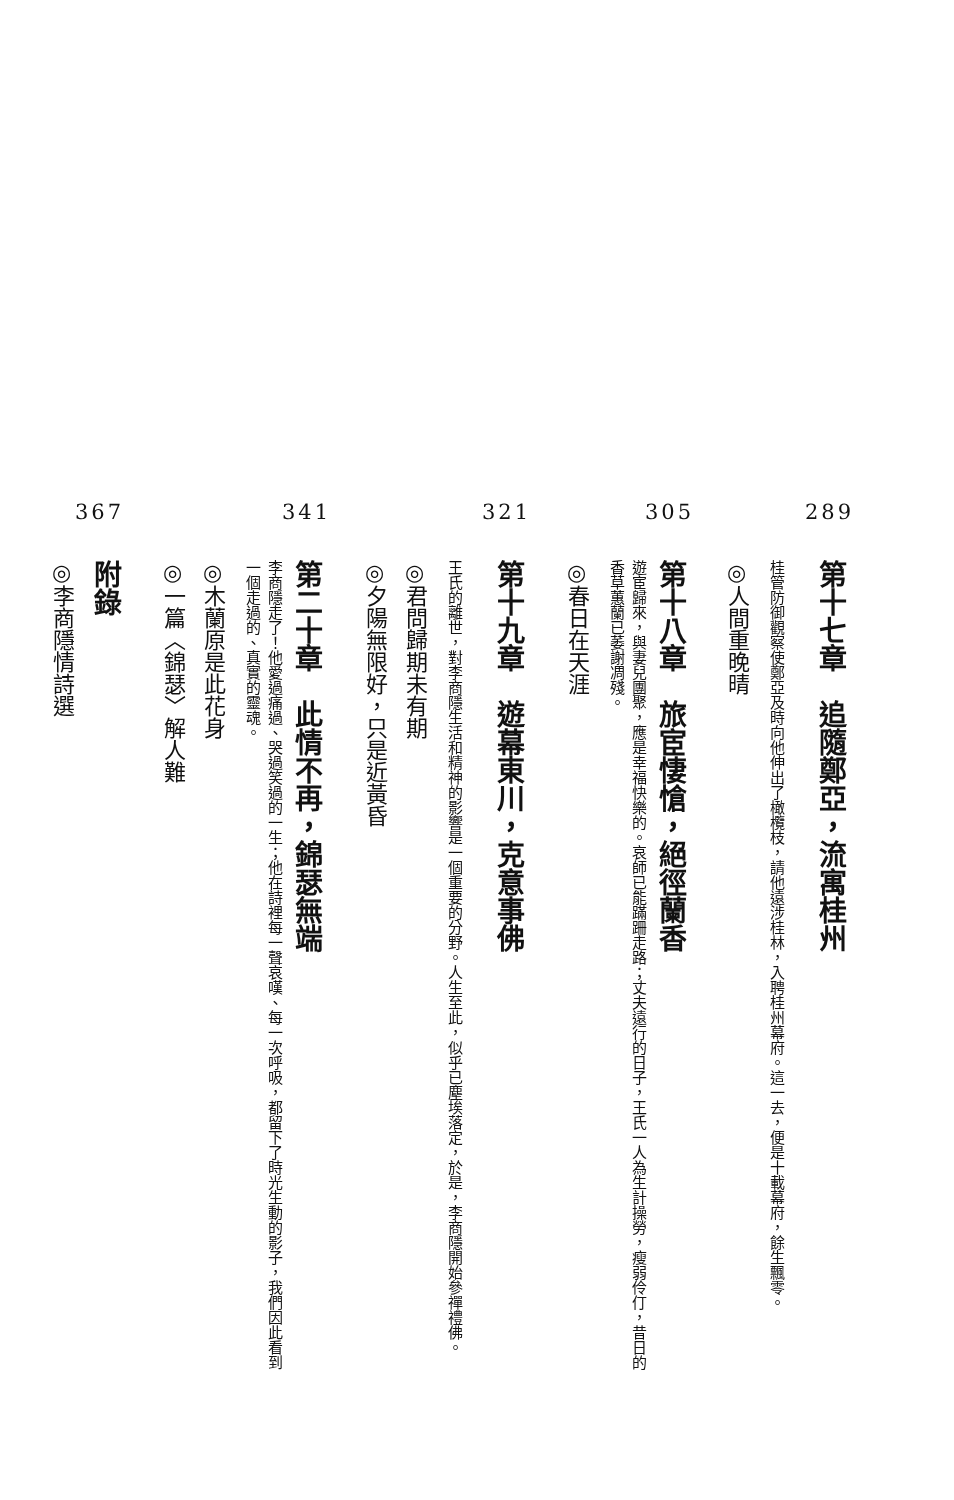289
第十七章　追隨鄭亞，流寓桂州
桂管防御觀察使鄭亞及時向他伸出了橄欖枝，請他遠涉桂林，入聘桂州幕府。這一去，便是十載幕府，餘生飄零。
◎人間重晚晴
305
第十八章　旅宦悽愴，絕徑蘭香
遊宦歸來，與妻兒團聚，應是幸福快樂的。哀師已能蹣跚走路；丈夫遠行的日子，王氏一人為生計操勞，瘦弱伶仃，昔日的香草蕙蘭已萎謝凋殘。
◎春日在天涯
321
第十九章　遊幕東川，克意事佛
王氏的離世，對李商隱生活和精神的影響是一個重要的分野。人生至此，似乎已塵埃落定，於是，李商隱開始參禪禮佛。
◎君問歸期未有期
◎夕陽無限好，只是近黃昏
341
第二十章　此情不再，錦瑟無端
李商隱走了！他愛過痛過、哭過笑過的一生；他在詩裡每一聲哀嘆、每一次呼吸，都留下了時光生動的影子，我們因此看到一個走過的、真實的靈魂。
◎木蘭原是此花身
◎一篇〈錦瑟〉解人難
367
附錄
◎李商隱情詩選